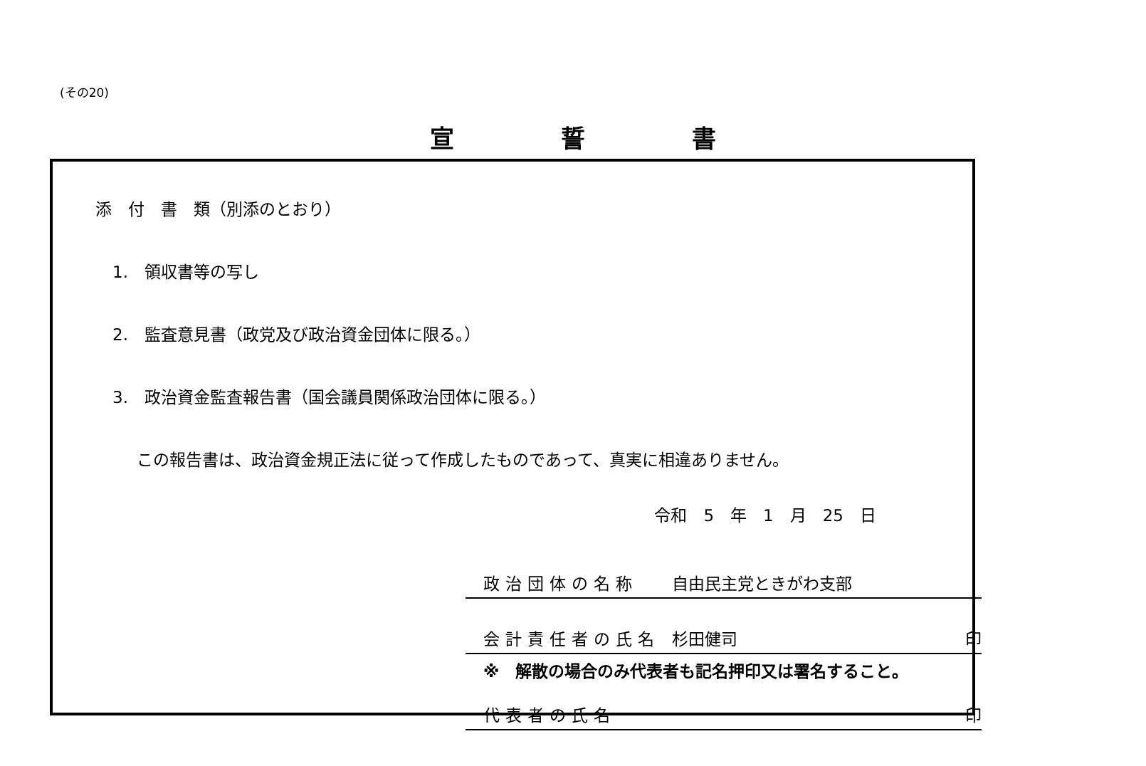(その20)
宣誓書
添　付　書　類（別添のとおり）
1.　領収書等の写し
2.　監査意見書（政党及び政治資金団体に限る。）
3.　政治資金監査報告書（国会議員関係政治団体に限る。）
この報告書は、政治資金規正法に従って作成したものであって、真実に相違ありません。
令和　5　年　1　月　25　日
政治団体の名称 自由民主党ときがわ支部
会計責任者の氏名 杉田健司 印
※　解散の場合のみ代表者も記名押印又は署名すること。
代表者の氏名 印